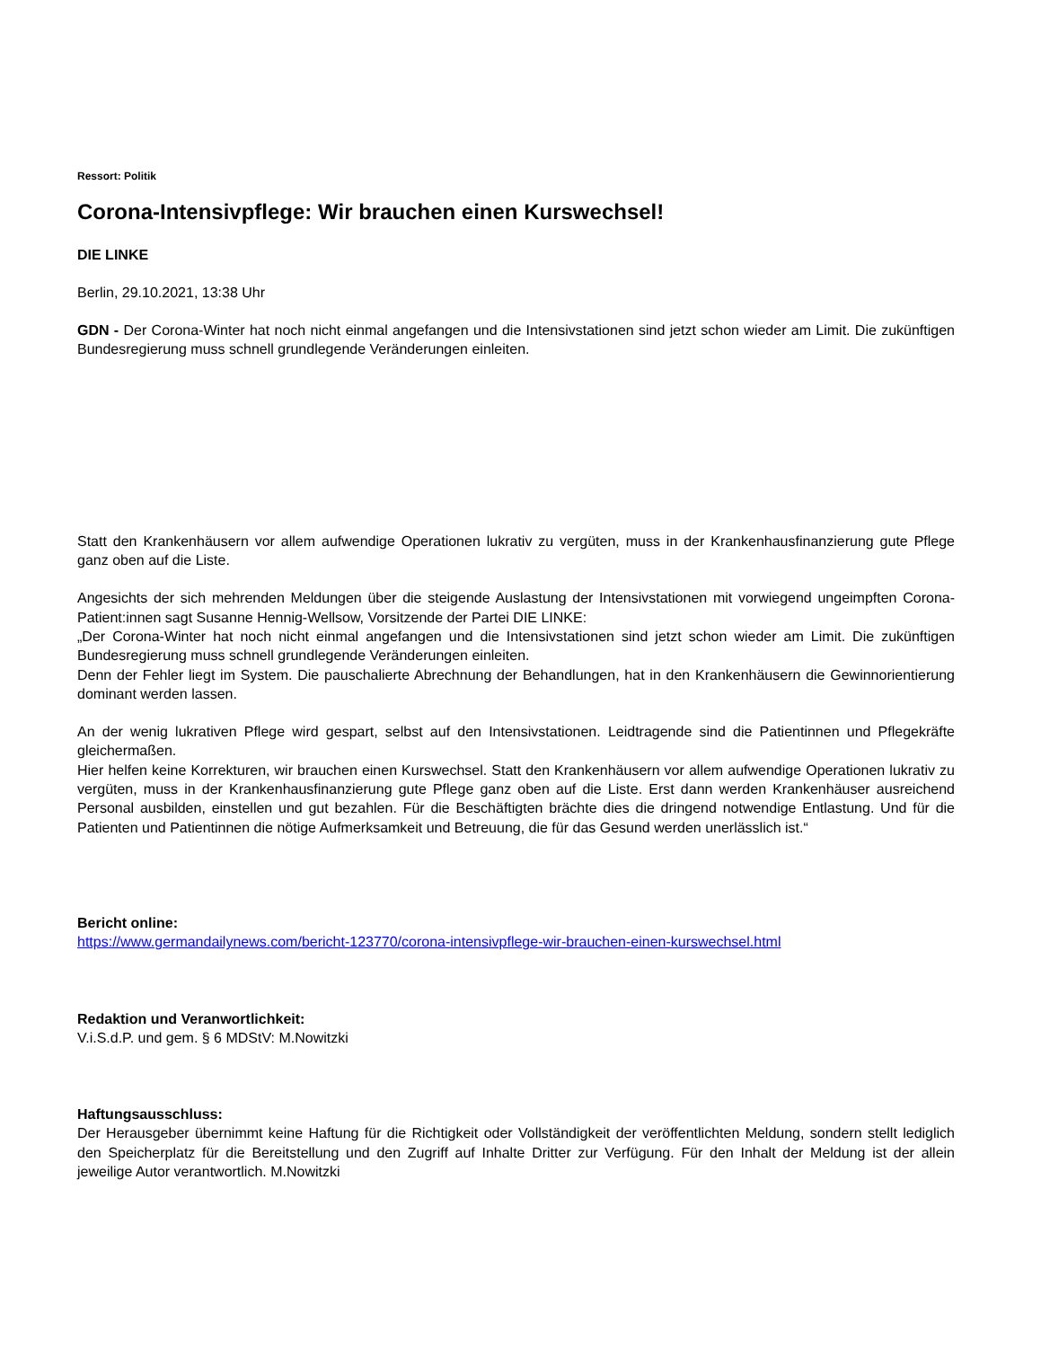Ressort: Politik
Corona-Intensivpflege: Wir brauchen einen Kurswechsel!
DIE LINKE
Berlin, 29.10.2021, 13:38 Uhr
GDN - Der Corona-Winter hat noch nicht einmal angefangen und die Intensivstationen sind jetzt schon wieder am Limit. Die zukünftigen Bundesregierung muss schnell grundlegende Veränderungen einleiten.
Statt den Krankenhäusern vor allem aufwendige Operationen lukrativ zu vergüten, muss in der Krankenhausfinanzierung gute Pflege ganz oben auf die Liste.
Angesichts der sich mehrenden Meldungen über die steigende Auslastung der Intensivstationen mit vorwiegend ungeimpften Corona-Patient:innen sagt Susanne Hennig-Wellsow, Vorsitzende der Partei DIE LINKE:
„Der Corona-Winter hat noch nicht einmal angefangen und die Intensivstationen sind jetzt schon wieder am Limit. Die zukünftigen Bundesregierung muss schnell grundlegende Veränderungen einleiten.
Denn der Fehler liegt im System. Die pauschalierte Abrechnung der Behandlungen, hat in den Krankenhäusern die Gewinnorientierung dominant werden lassen.
An der wenig lukrativen Pflege wird gespart, selbst auf den Intensivstationen. Leidtragende sind die Patientinnen und Pflegekräfte gleichermaßen.
Hier helfen keine Korrekturen, wir brauchen einen Kurswechsel. Statt den Krankenhäusern vor allem aufwendige Operationen lukrativ zu vergüten, muss in der Krankenhausfinanzierung gute Pflege ganz oben auf die Liste. Erst dann werden Krankenhäuser ausreichend Personal ausbilden, einstellen und gut bezahlen. Für die Beschäftigten brächte dies die dringend notwendige Entlastung. Und für die Patienten und Patientinnen die nötige Aufmerksamkeit und Betreuung, die für das Gesund werden unerlässlich ist.“
Bericht online:
https://www.germandailynews.com/bericht-123770/corona-intensivpflege-wir-brauchen-einen-kurswechsel.html
Redaktion und Veranwortlichkeit:
V.i.S.d.P. und gem. § 6 MDStV: M.Nowitzki
Haftungsausschluss:
Der Herausgeber übernimmt keine Haftung für die Richtigkeit oder Vollständigkeit der veröffentlichten Meldung, sondern stellt lediglich den Speicherplatz für die Bereitstellung und den Zugriff auf Inhalte Dritter zur Verfügung. Für den Inhalt der Meldung ist der allein jeweilige Autor verantwortlich. M.Nowitzki